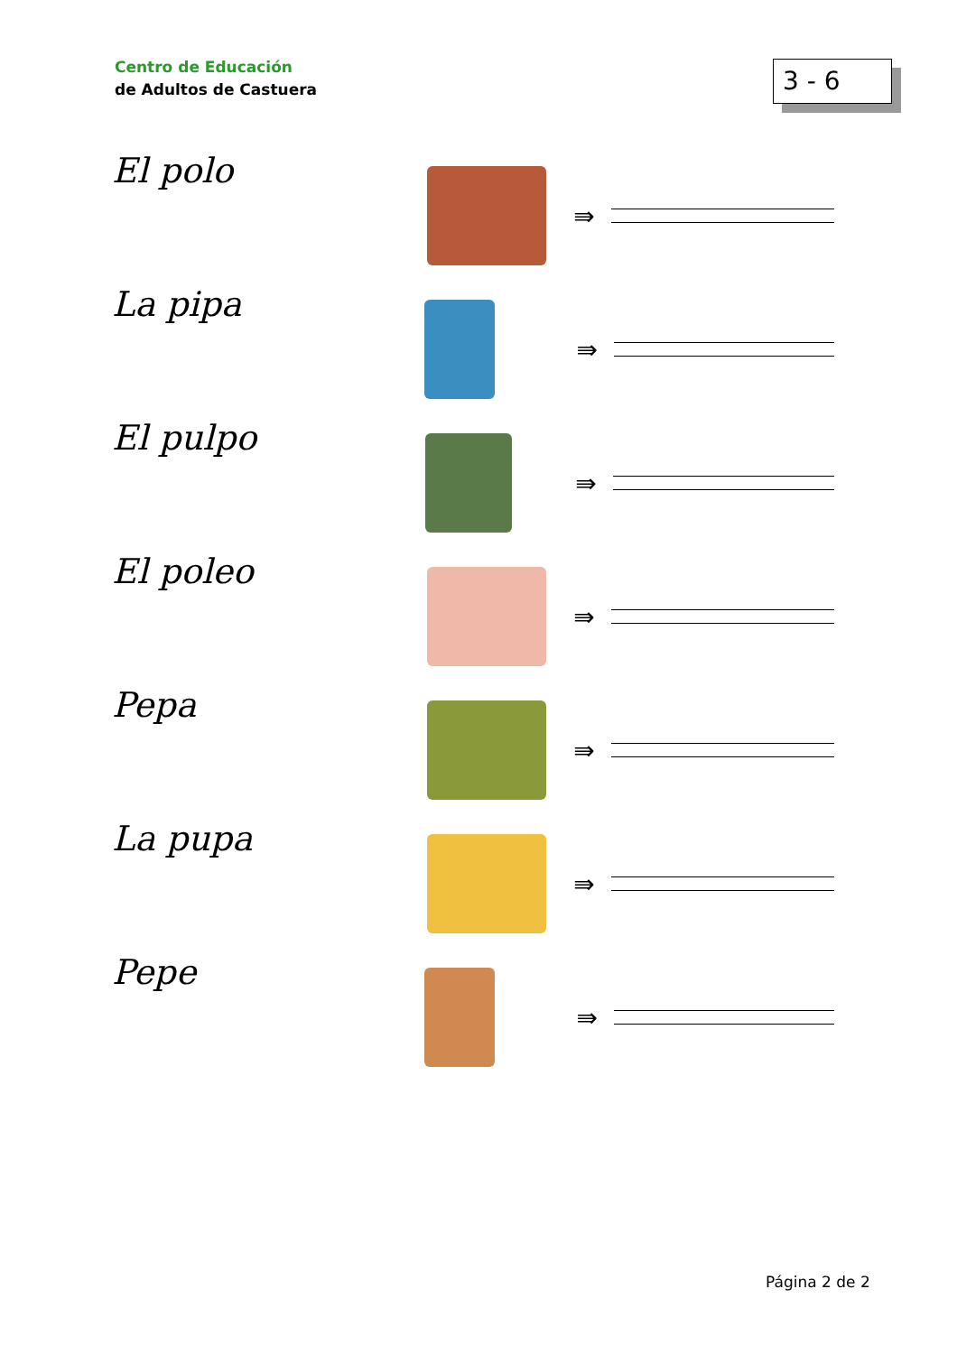Centro de Educación
de Adultos de Castuera
3 - 6
El polo
⇛
La pipa
⇛
El pulpo
⇛
El poleo
⇛
Pepa
⇛
La pupa
⇛
Pepe
⇛
Página 2 de 2